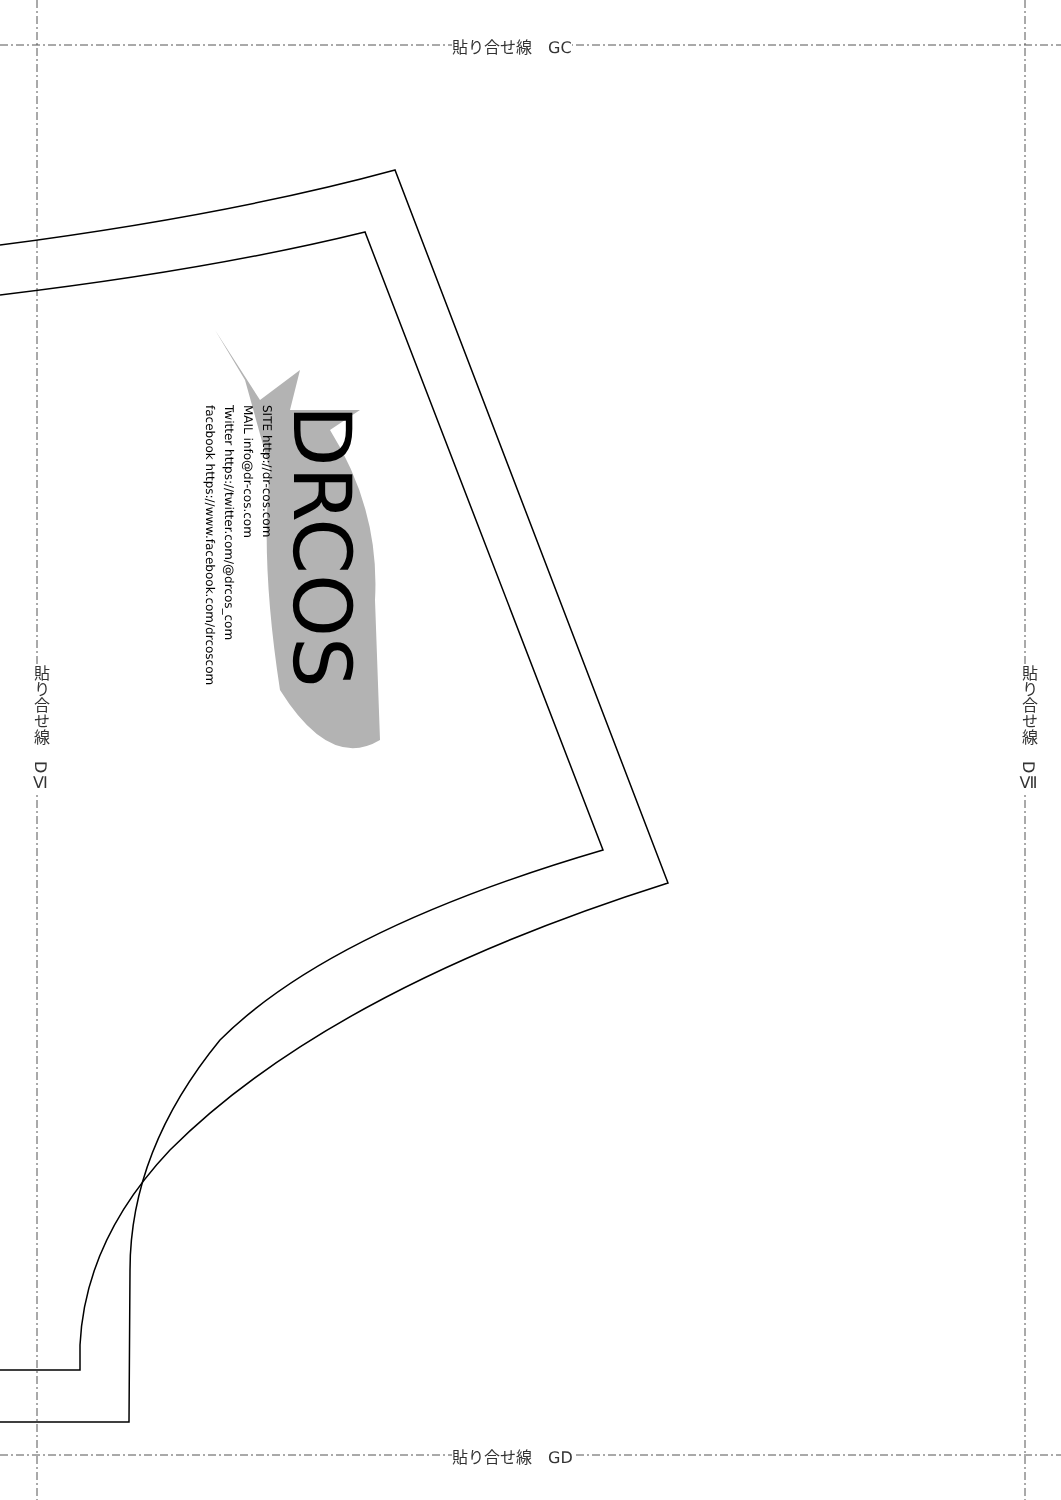貼り合せ線　GC
貼り合せ線　GD
貼り合せ線　DⅥ
貼り合せ線　DⅦ
DRCOS
SITE http://dr-cos.com
MAIL info@dr-cos.com
Twitter https://twitter.com/@drcos_com
facebook https://www.facebook.com/drcoscom